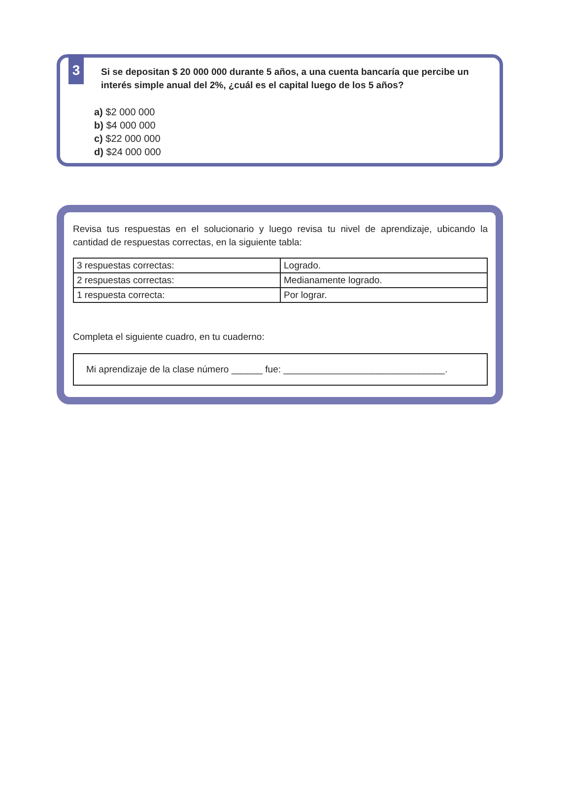3
Si se depositan $ 20 000 000 durante 5 años, a una cuenta bancaría que percibe un interés simple anual del 2%, ¿cuál es el capital luego de los 5 años?
a) $2 000 000
b) $4 000 000
c) $22 000 000
d) $24 000 000
Revisa tus respuestas en el solucionario y luego revisa tu nivel de aprendizaje, ubicando la cantidad de respuestas correctas, en la siguiente tabla:
| 3 respuestas correctas: | Logrado. |
| 2 respuestas correctas: | Medianamente logrado. |
| 1 respuesta correcta: | Por lograr. |
Completa el siguiente cuadro, en tu cuaderno:
Mi aprendizaje de la clase número ______ fue: _______________________________.